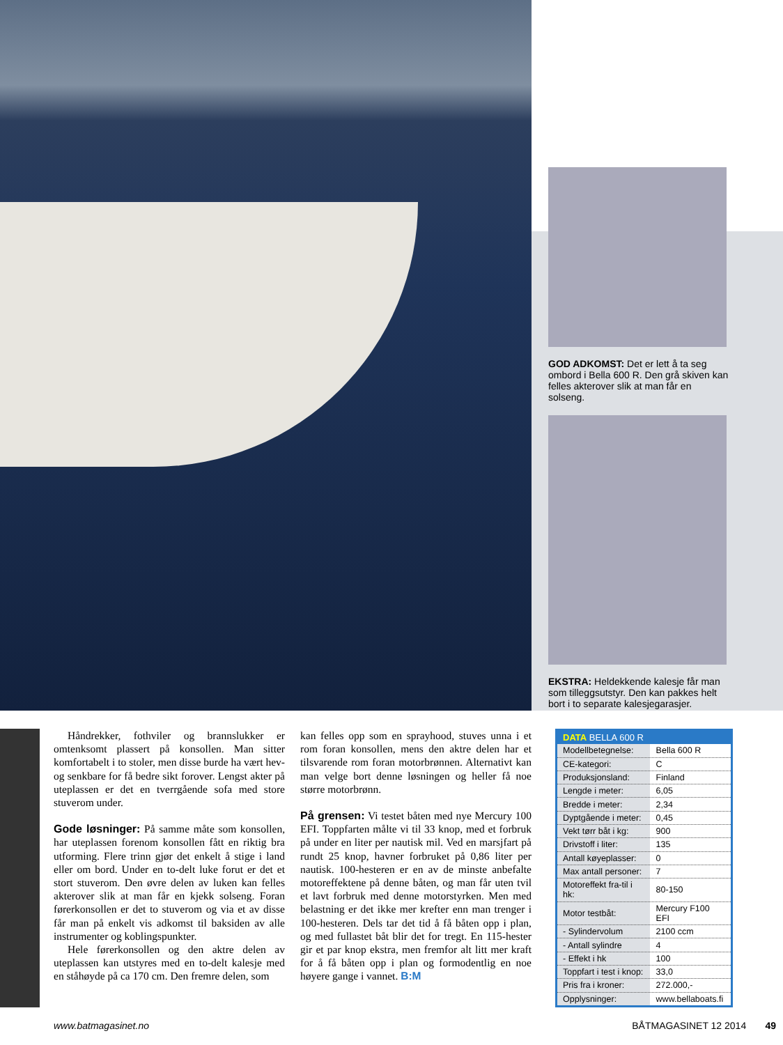GOD ADKOMST: Det er lett å ta seg ombord i Bella 600 R. Den grå skiven kan felles akterover slik at man får en solseng.
EKSTRA: Heldekkende kalesje får man som tilleggsutstyr. Den kan pakkes helt bort i to separate kalesjegarasjer.
Håndrekker, fothviler og brannslukker er omtenksomt plassert på konsollen. Man sitter komfortabelt i to stoler, men disse burde ha vært hev- og senkbare for få bedre sikt forover. Lengst akter på uteplassen er det en tverrgående sofa med store stuverom under.
Gode løsninger:
På samme måte som konsollen, har uteplassen forenom konsollen fått en riktig bra utforming. Flere trinn gjør det enkelt å stige i land eller om bord. Under en to-delt luke forut er det et stort stuverom. Den øvre delen av luken kan felles akterover slik at man får en kjekk solseng. Foran førerkonsollen er det to stuverom og via et av disse får man på enkelt vis adkomst til baksiden av alle instrumenter og koblingspunkter.
Hele førerkonsollen og den aktre delen av uteplassen kan utstyres med en to-delt kalesje med en ståhøyde på ca 170 cm. Den fremre delen, som
kan felles opp som en sprayhood, stuves unna i et rom foran konsollen, mens den aktre delen har et tilsvarende rom foran motorbrønnen. Alternativt kan man velge bort denne løsningen og heller få noe større motorbrønn.
På grensen:
Vi testet båten med nye Mercury 100 EFI. Toppfarten målte vi til 33 knop, med et forbruk på under en liter per nautisk mil. Ved en marsjfart på rundt 25 knop, havner forbruket på 0,86 liter per nautisk. 100-hesteren er en av de minste anbefalte motoreffektene på denne båten, og man får uten tvil et lavt forbruk med denne motorstyrken. Men med belastning er det ikke mer krefter enn man trenger i 100-hesteren. Dels tar det tid å få båten opp i plan, og med fullastet båt blir det for tregt. En 115-hester gir et par knop ekstra, men fremfor alt litt mer kraft for å få båten opp i plan og formodentlig en noe høyere gange i vannet. B:M
| DATA BELLA 600 R | |
| --- | --- |
| Modellbetegnelse: | Bella 600 R |
| CE-kategori: | C |
| Produksjonsland: | Finland |
| Lengde i meter: | 6,05 |
| Bredde i meter: | 2,34 |
| Dyptgående i meter: | 0,45 |
| Vekt tørr båt i kg: | 900 |
| Drivstoff i liter: | 135 |
| Antall køyeplasser: | 0 |
| Max antall personer: | 7 |
| Motoreffekt fra-til i hk: | 80-150 |
| Motor testbåt: | Mercury F100 EFI |
| - Sylindervolum | 2100 ccm |
| - Antall sylindre | 4 |
| - Effekt i hk | 100 |
| Toppfart i test i knop: | 33,0 |
| Pris fra i kroner: | 272.000,- |
| Opplysninger: | www.bellaboats.fi |
www.batmagasinet.no BÅTMAGASINET 12 2014 49